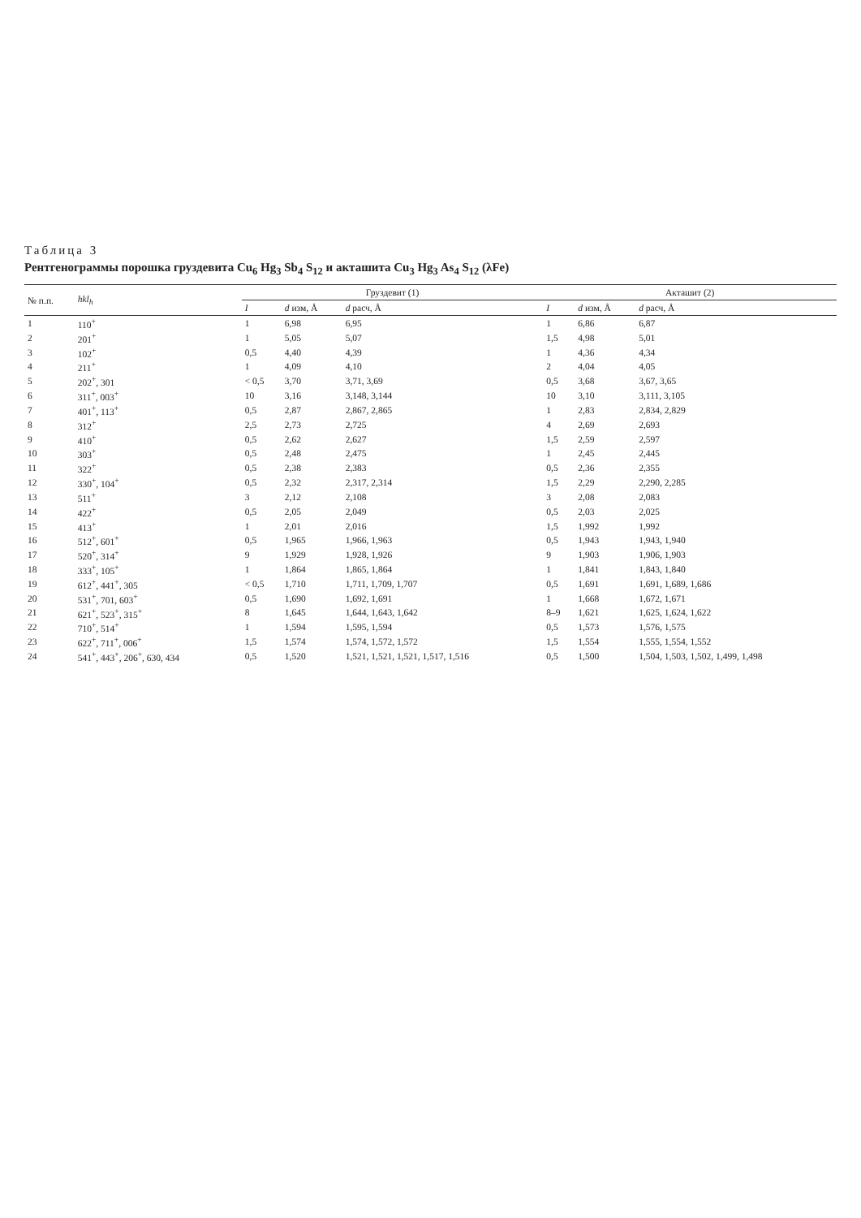Таблица 3
Рентгенограммы порошка груздевита Cu<sub>6</sub> Hg<sub>3</sub> Sb<sub>4</sub> S<sub>12</sub> и акташита Cu<sub>3</sub> Hg<sub>3</sub> As<sub>4</sub> S<sub>12</sub> (λFe)
| № п.п. | hkl<sub>h</sub> | Груздевит (1) | | | Акташит (2) | | |
| --- | --- | --- | --- | --- | --- | --- | --- |
| | | I | d изм, Å | d расч, Å | I | d изм, Å | d расч, Å |
| 1 | 110<sup>+</sup> | 1 | 6,98 | 6,95 | 1 | 6,86 | 6,87 |
| 2 | 201<sup>+</sup> | 1 | 5,05 | 5,07 | 1,5 | 4,98 | 5,01 |
| 3 | 102<sup>+</sup> | 0,5 | 4,40 | 4,39 | 1 | 4,36 | 4,34 |
| 4 | 211<sup>+</sup> | 1 | 4,09 | 4,10 | 2 | 4,04 | 4,05 |
| 5 | 202<sup>+</sup>, 301 | < 0,5 | 3,70 | 3,71, 3,69 | 0,5 | 3,68 | 3,67, 3,65 |
| 6 | 311<sup>+</sup>, 003<sup>+</sup> | 10 | 3,16 | 3,148, 3,144 | 10 | 3,10 | 3,111, 3,105 |
| 7 | 401<sup>+</sup>, 113<sup>+</sup> | 0,5 | 2,87 | 2,867, 2,865 | 1 | 2,83 | 2,834, 2,829 |
| 8 | 312<sup>+</sup> | 2,5 | 2,73 | 2,725 | 4 | 2,69 | 2,693 |
| 9 | 410<sup>+</sup> | 0,5 | 2,62 | 2,627 | 1,5 | 2,59 | 2,597 |
| 10 | 303<sup>+</sup> | 0,5 | 2,48 | 2,475 | 1 | 2,45 | 2,445 |
| 11 | 322<sup>+</sup> | 0,5 | 2,38 | 2,383 | 0,5 | 2,36 | 2,355 |
| 12 | 330<sup>+</sup>, 104<sup>+</sup> | 0,5 | 2,32 | 2,317, 2,314 | 1,5 | 2,29 | 2,290, 2,285 |
| 13 | 511<sup>+</sup> | 3 | 2,12 | 2,108 | 3 | 2,08 | 2,083 |
| 14 | 422<sup>+</sup> | 0,5 | 2,05 | 2,049 | 0,5 | 2,03 | 2,025 |
| 15 | 413<sup>+</sup> | 1 | 2,01 | 2,016 | 1,5 | 1,992 | 1,992 |
| 16 | 512<sup>+</sup>, 601<sup>+</sup> | 0,5 | 1,965 | 1,966, 1,963 | 0,5 | 1,943 | 1,943, 1,940 |
| 17 | 520<sup>+</sup>, 314<sup>+</sup> | 9 | 1,929 | 1,928, 1,926 | 9 | 1,903 | 1,906, 1,903 |
| 18 | 333<sup>+</sup>, 105<sup>+</sup> | 1 | 1,864 | 1,865, 1,864 | 1 | 1,841 | 1,843, 1,840 |
| 19 | 612<sup>+</sup>, 441<sup>+</sup>, 305 | < 0,5 | 1,710 | 1,711, 1,709, 1,707 | 0,5 | 1,691 | 1,691, 1,689, 1,686 |
| 20 | 531<sup>+</sup>, 701, 603<sup>+</sup> | 0,5 | 1,690 | 1,692, 1,691 | 1 | 1,668 | 1,672, 1,671 |
| 21 | 621<sup>+</sup>, 523<sup>+</sup>, 315<sup>+</sup> | 8 | 1,645 | 1,644, 1,643, 1,642 | 8–9 | 1,621 | 1,625, 1,624, 1,622 |
| 22 | 710<sup>+</sup>, 514<sup>+</sup> | 1 | 1,594 | 1,595, 1,594 | 0,5 | 1,573 | 1,576, 1,575 |
| 23 | 622<sup>+</sup>, 711<sup>+</sup>, 006<sup>+</sup> | 1,5 | 1,574 | 1,574, 1,572, 1,572 | 1,5 | 1,554 | 1,555, 1,554, 1,552 |
| 24 | 541<sup>+</sup>, 443<sup>+</sup>, 206<sup>+</sup>, 630, 434 | 0,5 | 1,520 | 1,521, 1,521, 1,521, 1,517, 1,516 | 0,5 | 1,500 | 1,504, 1,503, 1,502, 1,499, 1,498 |